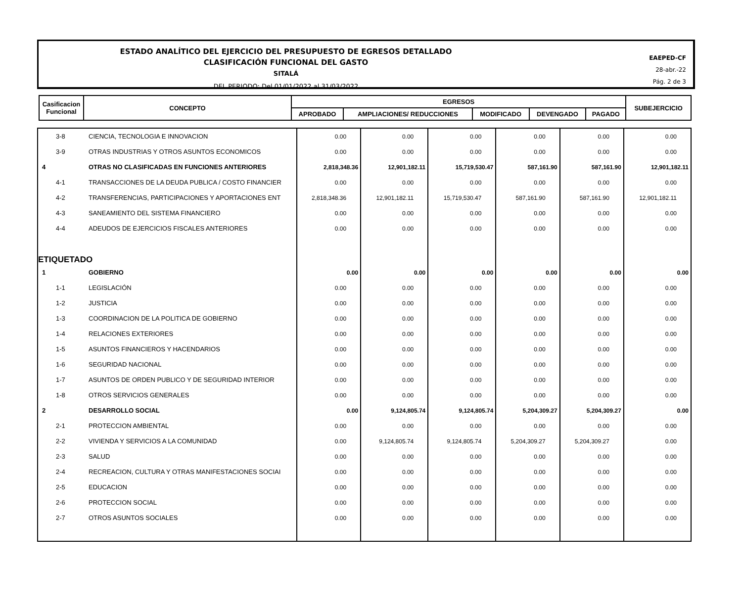ESTADO ANALÍTICO DEL EJERCICIO DEL PRESUPUESTO DE EGRESOS DETALLADO
CLASIFICACIÓN FUNCIONAL DEL GASTO
SITALÁ
DEL PERIODO: Del 01/01/2022 al 31/03/2022
EAEPED-CF
28-abr.-22
Pág. 2 de 3
| Casificacion Funcional | CONCEPTO | EGRESOS | | | | | SUBEJERCICIO |
| --- | --- | --- | --- | --- | --- | --- | --- |
| | | APROBADO | AMPLIACIONES/ REDUCCIONES | MODIFICADO | DEVENGADO | PAGADO | |
| 3-8 | CIENCIA, TECNOLOGIA E INNOVACION | 0.00 | 0.00 | 0.00 | 0.00 | 0.00 | 0.00 |
| 3-9 | OTRAS INDUSTRIAS Y OTROS ASUNTOS ECONOMICOS | 0.00 | 0.00 | 0.00 | 0.00 | 0.00 | 0.00 |
| 4 | OTRAS NO CLASIFICADAS EN FUNCIONES ANTERIORES | 2,818,348.36 | 12,901,182.11 | 15,719,530.47 | 587,161.90 | 587,161.90 | 12,901,182.11 |
| 4-1 | TRANSACCIONES DE LA DEUDA PUBLICA / COSTO FINANCIER | 0.00 | 0.00 | 0.00 | 0.00 | 0.00 | 0.00 |
| 4-2 | TRANSFERENCIAS, PARTICIPACIONES Y APORTACIONES ENT | 2,818,348.36 | 12,901,182.11 | 15,719,530.47 | 587,161.90 | 587,161.90 | 12,901,182.11 |
| 4-3 | SANEAMIENTO DEL SISTEMA FINANCIERO | 0.00 | 0.00 | 0.00 | 0.00 | 0.00 | 0.00 |
| 4-4 | ADEUDOS DE EJERCICIOS FISCALES ANTERIORES | 0.00 | 0.00 | 0.00 | 0.00 | 0.00 | 0.00 |
| ETIQUETADO | | | | | | | |
| 1 | GOBIERNO | 0.00 | 0.00 | 0.00 | 0.00 | 0.00 | 0.00 |
| 1-1 | LEGISLACIÓN | 0.00 | 0.00 | 0.00 | 0.00 | 0.00 | 0.00 |
| 1-2 | JUSTICIA | 0.00 | 0.00 | 0.00 | 0.00 | 0.00 | 0.00 |
| 1-3 | COORDINACION DE LA POLITICA DE GOBIERNO | 0.00 | 0.00 | 0.00 | 0.00 | 0.00 | 0.00 |
| 1-4 | RELACIONES EXTERIORES | 0.00 | 0.00 | 0.00 | 0.00 | 0.00 | 0.00 |
| 1-5 | ASUNTOS FINANCIEROS Y HACENDARIOS | 0.00 | 0.00 | 0.00 | 0.00 | 0.00 | 0.00 |
| 1-6 | SEGURIDAD NACIONAL | 0.00 | 0.00 | 0.00 | 0.00 | 0.00 | 0.00 |
| 1-7 | ASUNTOS DE ORDEN PUBLICO Y DE SEGURIDAD INTERIOR | 0.00 | 0.00 | 0.00 | 0.00 | 0.00 | 0.00 |
| 1-8 | OTROS SERVICIOS GENERALES | 0.00 | 0.00 | 0.00 | 0.00 | 0.00 | 0.00 |
| 2 | DESARROLLO SOCIAL | 0.00 | 9,124,805.74 | 9,124,805.74 | 5,204,309.27 | 5,204,309.27 | 0.00 |
| 2-1 | PROTECCION AMBIENTAL | 0.00 | 0.00 | 0.00 | 0.00 | 0.00 | 0.00 |
| 2-2 | VIVIENDA Y SERVICIOS A LA COMUNIDAD | 0.00 | 9,124,805.74 | 9,124,805.74 | 5,204,309.27 | 5,204,309.27 | 0.00 |
| 2-3 | SALUD | 0.00 | 0.00 | 0.00 | 0.00 | 0.00 | 0.00 |
| 2-4 | RECREACION, CULTURA Y OTRAS MANIFESTACIONES SOCIAI | 0.00 | 0.00 | 0.00 | 0.00 | 0.00 | 0.00 |
| 2-5 | EDUCACION | 0.00 | 0.00 | 0.00 | 0.00 | 0.00 | 0.00 |
| 2-6 | PROTECCION SOCIAL | 0.00 | 0.00 | 0.00 | 0.00 | 0.00 | 0.00 |
| 2-7 | OTROS ASUNTOS SOCIALES | 0.00 | 0.00 | 0.00 | 0.00 | 0.00 | 0.00 |